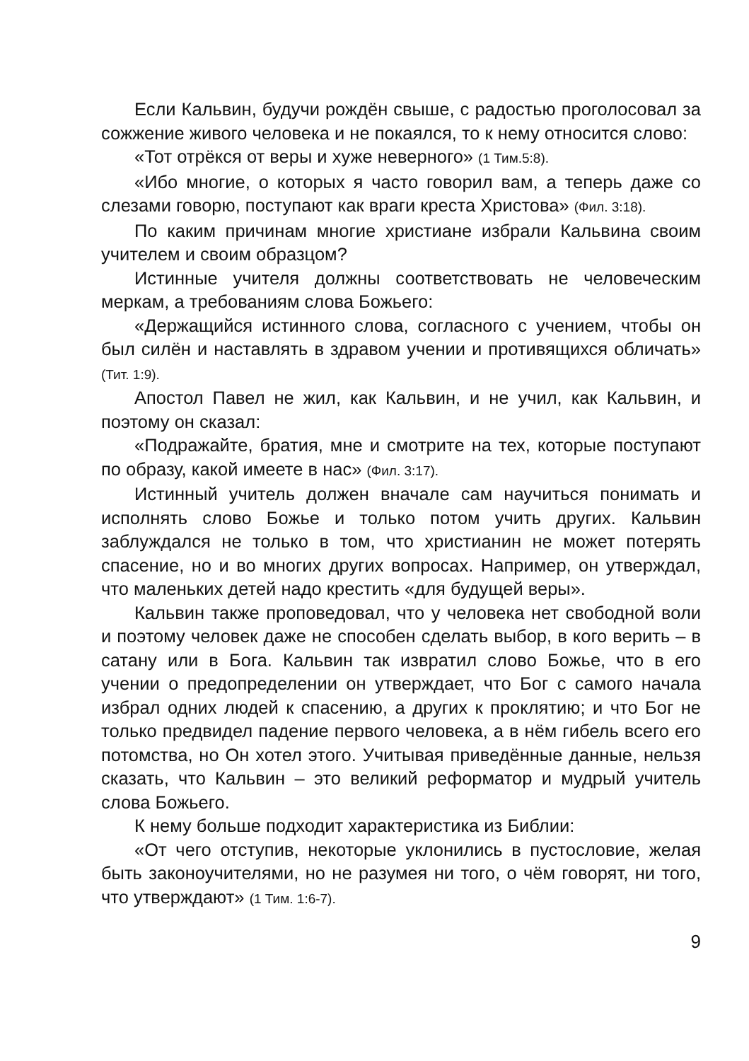Если Кальвин, будучи рождён свыше, с радостью проголосовал за сожжение живого человека и не покаялся, то к нему относится слово:
«Тот отрёкся от веры и хуже неверного» (1 Тим.5:8).
«Ибо многие, о которых я часто говорил вам, а теперь даже со слезами говорю, поступают как враги креста Христова» (Фил. 3:18).
По каким причинам многие христиане избрали Кальвина своим учителем и своим образцом?
Истинные учителя должны соответствовать не человеческим меркам, а требованиям слова Божьего:
«Держащийся истинного слова, согласного с учением, чтобы он был силён и наставлять в здравом учении и противящихся обличать» (Тит. 1:9).
Апостол Павел не жил, как Кальвин, и не учил, как Кальвин, и поэтому он сказал:
«Подражайте, братия, мне и смотрите на тех, которые поступают по образу, какой имеете в нас» (Фил. 3:17).
Истинный учитель должен вначале сам научиться понимать и исполнять слово Божье и только потом учить других. Кальвин заблуждался не только в том, что христианин не может потерять спасение, но и во многих других вопросах. Например, он утверждал, что маленьких детей надо крестить «для будущей веры».
Кальвин также проповедовал, что у человека нет свободной воли и поэтому человек даже не способен сделать выбор, в кого верить – в сатану или в Бога. Кальвин так извратил слово Божье, что в его учении о предопределении он утверждает, что Бог с самого начала избрал одних людей к спасению, а других к проклятию; и что Бог не только предвидел падение первого человека, а в нём гибель всего его потомства, но Он хотел этого. Учитывая приведённые данные, нельзя сказать, что Кальвин – это великий реформатор и мудрый учитель слова Божьего.
К нему больше подходит характеристика из Библии:
«От чего отступив, некоторые уклонились в пустословие, желая быть законоучителями, но не разумея ни того, о чём говорят, ни того, что утверждают» (1 Тим. 1:6-7).
9